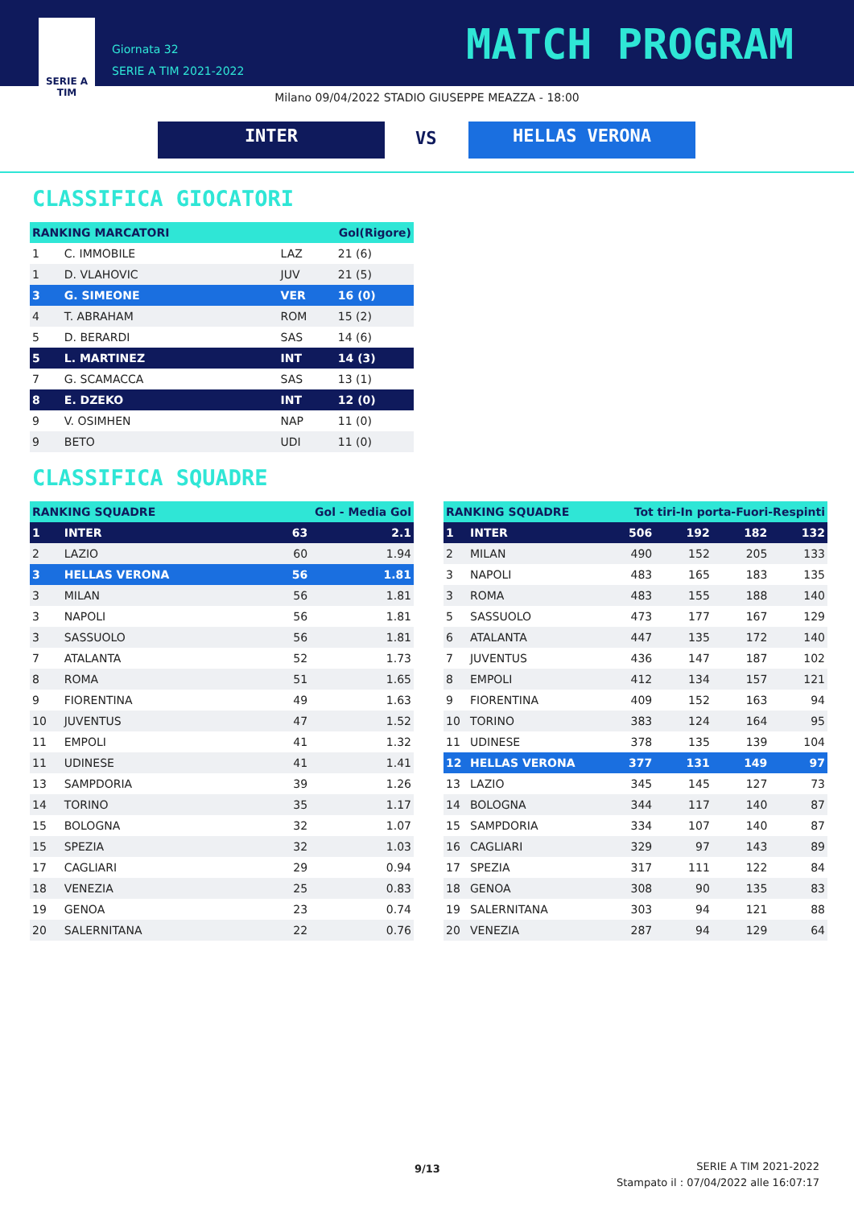SERIE A
TIM
Giornata 32
SERIE A TIM 2021-2022
MATCH PROGRAM
Milano 09/04/2022 STADIO GIUSEPPE MEAZZA - 18:00
INTER VS HELLAS VERONA
CLASSIFICA GIOCATORI
| RANKING MARCATORI | | Gol(Rigore) | |
| --- | --- | --- | --- |
| 1 | C. IMMOBILE | LAZ | 21 (6) |
| 1 | D. VLAHOVIC | JUV | 21 (5) |
| 3 | G. SIMEONE | VER | 16 (0) |
| 4 | T. ABRAHAM | ROM | 15 (2) |
| 5 | D. BERARDI | SAS | 14 (6) |
| 5 | L. MARTINEZ | INT | 14 (3) |
| 7 | G. SCAMACCA | SAS | 13 (1) |
| 8 | E. DZEKO | INT | 12 (0) |
| 9 | V. OSIMHEN | NAP | 11 (0) |
| 9 | BETO | UDI | 11 (0) |
CLASSIFICA SQUADRE
| RANKING SQUADRE | | Gol - Media Gol | |
| --- | --- | --- | --- |
| 1 | INTER | 63 | 2.1 |
| 2 | LAZIO | 60 | 1.94 |
| 3 | HELLAS VERONA | 56 | 1.81 |
| 3 | MILAN | 56 | 1.81 |
| 3 | NAPOLI | 56 | 1.81 |
| 3 | SASSUOLO | 56 | 1.81 |
| 7 | ATALANTA | 52 | 1.73 |
| 8 | ROMA | 51 | 1.65 |
| 9 | FIORENTINA | 49 | 1.63 |
| 10 | JUVENTUS | 47 | 1.52 |
| 11 | EMPOLI | 41 | 1.32 |
| 11 | UDINESE | 41 | 1.41 |
| 13 | SAMPDORIA | 39 | 1.26 |
| 14 | TORINO | 35 | 1.17 |
| 15 | BOLOGNA | 32 | 1.07 |
| 15 | SPEZIA | 32 | 1.03 |
| 17 | CAGLIARI | 29 | 0.94 |
| 18 | VENEZIA | 25 | 0.83 |
| 19 | GENOA | 23 | 0.74 |
| 20 | SALERNITANA | 22 | 0.76 |
| RANKING SQUADRE | | Tot tiri-In porta-Fuori-Respinti | | | |
| --- | --- | --- | --- | --- | --- |
| 1 | INTER | 506 | 192 | 182 | 132 |
| 2 | MILAN | 490 | 152 | 205 | 133 |
| 3 | NAPOLI | 483 | 165 | 183 | 135 |
| 3 | ROMA | 483 | 155 | 188 | 140 |
| 5 | SASSUOLO | 473 | 177 | 167 | 129 |
| 6 | ATALANTA | 447 | 135 | 172 | 140 |
| 7 | JUVENTUS | 436 | 147 | 187 | 102 |
| 8 | EMPOLI | 412 | 134 | 157 | 121 |
| 9 | FIORENTINA | 409 | 152 | 163 | 94 |
| 10 | TORINO | 383 | 124 | 164 | 95 |
| 11 | UDINESE | 378 | 135 | 139 | 104 |
| 12 | HELLAS VERONA | 377 | 131 | 149 | 97 |
| 13 | LAZIO | 345 | 145 | 127 | 73 |
| 14 | BOLOGNA | 344 | 117 | 140 | 87 |
| 15 | SAMPDORIA | 334 | 107 | 140 | 87 |
| 16 | CAGLIARI | 329 | 97 | 143 | 89 |
| 17 | SPEZIA | 317 | 111 | 122 | 84 |
| 18 | GENOA | 308 | 90 | 135 | 83 |
| 19 | SALERNITANA | 303 | 94 | 121 | 88 |
| 20 | VENEZIA | 287 | 94 | 129 | 64 |
9/13
SERIE A TIM 2021-2022
Stampato il : 07/04/2022 alle 16:07:17